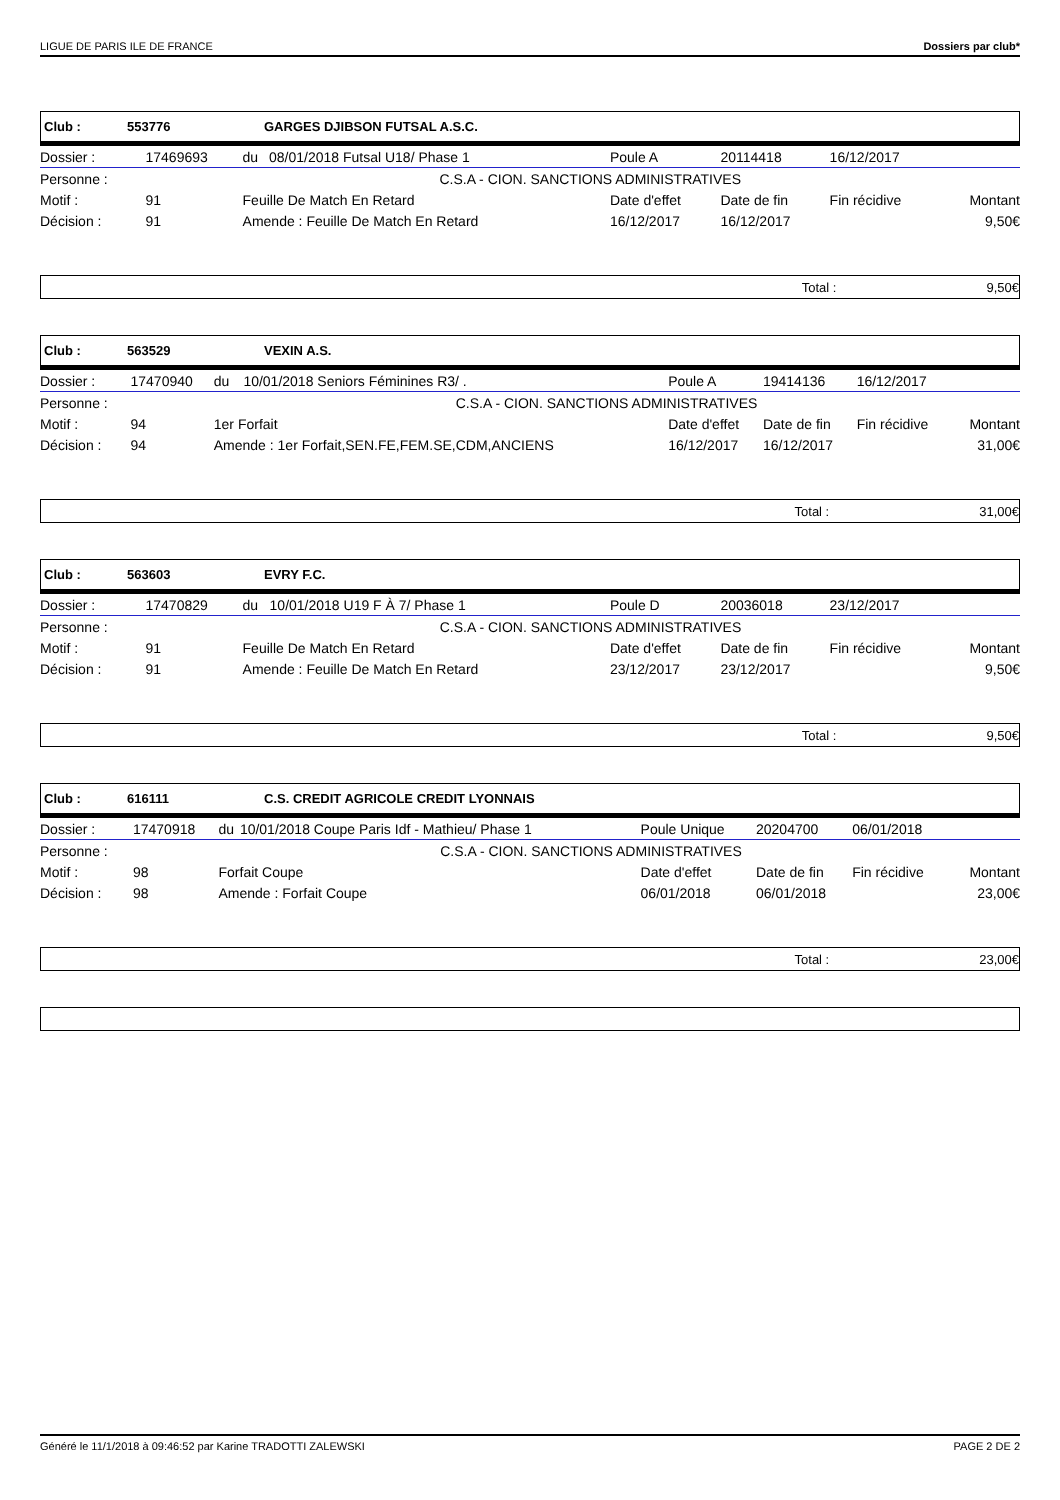LIGUE DE PARIS ILE DE FRANCE Dossiers par club*
Club : 553776 GARGES DJIBSON FUTSAL A.S.C.
| Dossier : | 17469693 | du | 08/01/2018 Futsal U18/ Phase 1 | | Poule A | 20114418 | 16/12/2017 | |
| Personne : | | | | C.S.A - CION. SANCTIONS ADMINISTRATIVES | | | | |
| Motif : | 91 | Feuille De Match En Retard | | | Date d'effet | Date de fin | Fin récidive | Montant |
| Décision : | 91 | Amende : Feuille De Match En Retard | | | 16/12/2017 | 16/12/2017 | | 9,50€ |
Total : 9,50€
Club : 563529 VEXIN A.S.
| Dossier : | 17470940 | du | 10/01/2018 Seniors Féminines R3/ . | | Poule A | 19414136 | 16/12/2017 | |
| Personne : | | | | C.S.A - CION. SANCTIONS ADMINISTRATIVES | | | | |
| Motif : | 94 | 1er Forfait | | | Date d'effet | Date de fin | Fin récidive | Montant |
| Décision : | 94 | Amende : 1er Forfait,SEN.FE,FEM.SE,CDM,ANCIENS | | | 16/12/2017 | 16/12/2017 | | 31,00€ |
Total : 31,00€
Club : 563603 EVRY F.C.
| Dossier : | 17470829 | du | 10/01/2018 U19 F À 7/ Phase 1 | | Poule D | 20036018 | 23/12/2017 | |
| Personne : | | | | C.S.A - CION. SANCTIONS ADMINISTRATIVES | | | | |
| Motif : | 91 | Feuille De Match En Retard | | | Date d'effet | Date de fin | Fin récidive | Montant |
| Décision : | 91 | Amende : Feuille De Match En Retard | | | 23/12/2017 | 23/12/2017 | | 9,50€ |
Total : 9,50€
Club : 616111 C.S. CREDIT AGRICOLE CREDIT LYONNAIS
| Dossier : | 17470918 | du | 10/01/2018 Coupe Paris Idf - Mathieu/ Phase 1 | | Poule Unique | 20204700 | 06/01/2018 | |
| Personne : | | | | C.S.A - CION. SANCTIONS ADMINISTRATIVES | | | | |
| Motif : | 98 | Forfait Coupe | | | Date d'effet | Date de fin | Fin récidive | Montant |
| Décision : | 98 | Amende : Forfait Coupe | | | 06/01/2018 | 06/01/2018 | | 23,00€ |
Total : 23,00€
Généré le 11/1/2018 à 09:46:52 par Karine TRADOTTI ZALEWSKI PAGE 2 DE 2